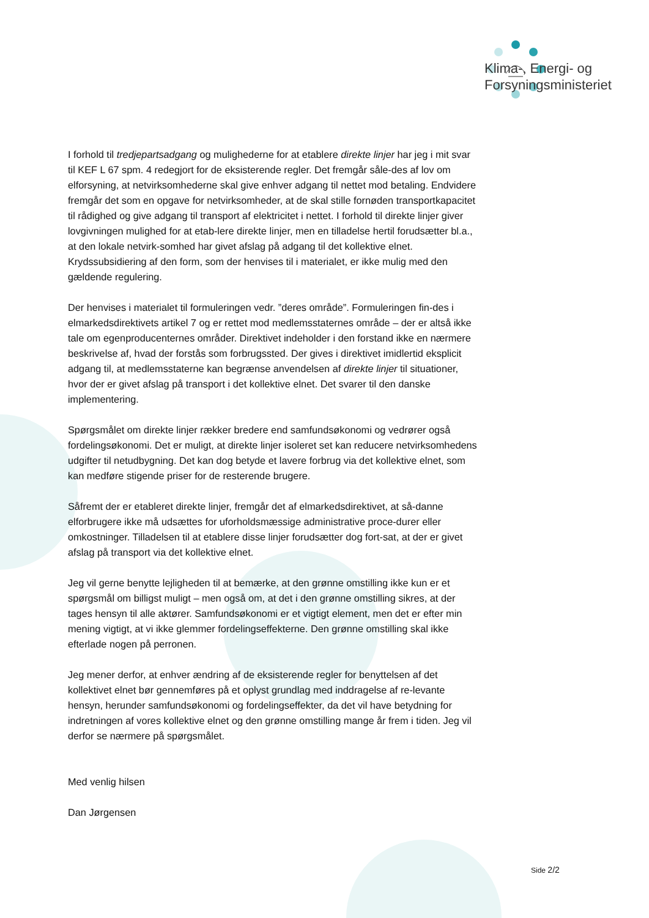Klima-, Energi- og
Forsyningsministeriet
I forhold til tredjepartsadgang og mulighederne for at etablere direkte linjer har jeg i mit svar til KEF L 67 spm. 4 redegjort for de eksisterende regler. Det fremgår såle-des af lov om elforsyning, at netvirksomhederne skal give enhver adgang til nettet mod betaling. Endvidere fremgår det som en opgave for netvirksomheder, at de skal stille fornøden transportkapacitet til rådighed og give adgang til transport af elektricitet i nettet. I forhold til direkte linjer giver lovgivningen mulighed for at etab-lere direkte linjer, men en tilladelse hertil forudsætter bl.a., at den lokale netvirk-somhed har givet afslag på adgang til det kollektive elnet. Krydssubsidiering af den form, som der henvises til i materialet, er ikke mulig med den gældende regulering.
Der henvises i materialet til formuleringen vedr. ”deres område”. Formuleringen fin-des i elmarkedsdirektivets artikel 7 og er rettet mod medlemsstaternes område – der er altså ikke tale om egenproducenternes områder. Direktivet indeholder i den forstand ikke en nærmere beskrivelse af, hvad der forstås som forbrugssted. Der gives i direktivet imidlertid eksplicit adgang til, at medlemsstaterne kan begrænse anvendelsen af direkte linjer til situationer, hvor der er givet afslag på transport i det kollektive elnet. Det svarer til den danske implementering.
Spørgsmålet om direkte linjer rækker bredere end samfundsøkonomi og vedrører også fordelingsøkonomi. Det er muligt, at direkte linjer isoleret set kan reducere netvirksomhedens udgifter til netudbygning. Det kan dog betyde et lavere forbrug via det kollektive elnet, som kan medføre stigende priser for de resterende brugere.
Såfremt der er etableret direkte linjer, fremgår det af elmarkedsdirektivet, at så-danne elforbrugere ikke må udsættes for uforholdsmæssige administrative proce-durer eller omkostninger. Tilladelsen til at etablere disse linjer forudsætter dog fort-sat, at der er givet afslag på transport via det kollektive elnet.
Jeg vil gerne benytte lejligheden til at bemærke, at den grønne omstilling ikke kun er et spørgsmål om billigst muligt – men også om, at det i den grønne omstilling sikres, at der tages hensyn til alle aktører. Samfundsøkonomi er et vigtigt element, men det er efter min mening vigtigt, at vi ikke glemmer fordelingseffekterne. Den grønne omstilling skal ikke efterlade nogen på perronen.
Jeg mener derfor, at enhver ændring af de eksisterende regler for benyttelsen af det kollektivet elnet bør gennemføres på et oplyst grundlag med inddragelse af re-levante hensyn, herunder samfundsøkonomi og fordelingseffekter, da det vil have betydning for indretningen af vores kollektive elnet og den grønne omstilling mange år frem i tiden. Jeg vil derfor se nærmere på spørgsmålet.
Med venlig hilsen
Dan Jørgensen
Side 2/2